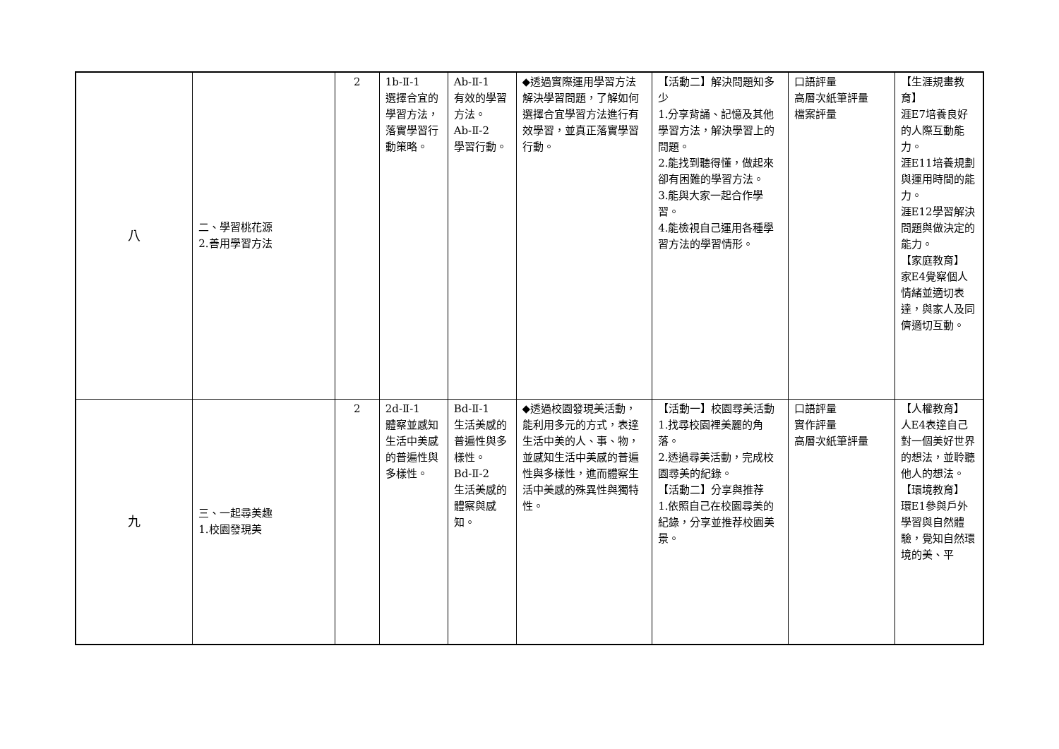| 八 | 二、學習桃花源 2.善用學習方法 | 2 | 1b-Ⅱ-1 選擇合宜的學習方法，落實學習行動策略。 | Ab-Ⅱ-1 有效的學習方法。 Ab-Ⅱ-2 學習行動。 | ◆透過實際運用學習方法解決學習問題，了解如何選擇合宜學習方法進行有效學習，並真正落實學習行動。 | 【活動二】解決問題知多少 1.分享背誦、記憶及其他學習方法，解決學習上的問題。 2.能找到聽得懂，做起來卻有困難的學習方法。 3.能與大家一起合作學習。 4.能檢視自己運用各種學習方法的學習情形。 | 口語評量 高層次紙筆評量 檔案評量 | 【生涯規畫教育】 涯E7培養良好的人際互動能力。 涯E11培養規劃與運用時間的能力。 涯E12學習解決問題與做決定的能力。 【家庭教育】 家E4覺察個人情緒並適切表達，與家人及同儕適切互動。 |
| 九 | 三、一起尋美趣 1.校園發現美 | 2 | 2d-Ⅱ-1 體察並感知生活中美感的普遍性與多樣性。 | Bd-Ⅱ-1 生活美感的普遍性與多樣性。 Bd-Ⅱ-2 生活美感的體察與感知。 | ◆透過校園發現美活動，能利用多元的方式，表達生活中美的人、事、物，並感知生活中美感的普遍性與多樣性，進而體察生活中美感的殊異性與獨特性。 | 【活動一】校園尋美活動 1.找尋校園裡美麗的角落。 2.透過尋美活動，完成校園尋美的紀錄。 【活動二】分享與推荐 1.依照自己在校園尋美的紀錄，分享並推荐校園美景。 | 口語評量 實作評量 高層次紙筆評量 | 【人權教育】 人E4表達自己對一個美好世界的想法，並聆聽他人的想法。 【環境教育】 環E1參與戶外學習與自然體驗，覺知自然環境的美、平 |